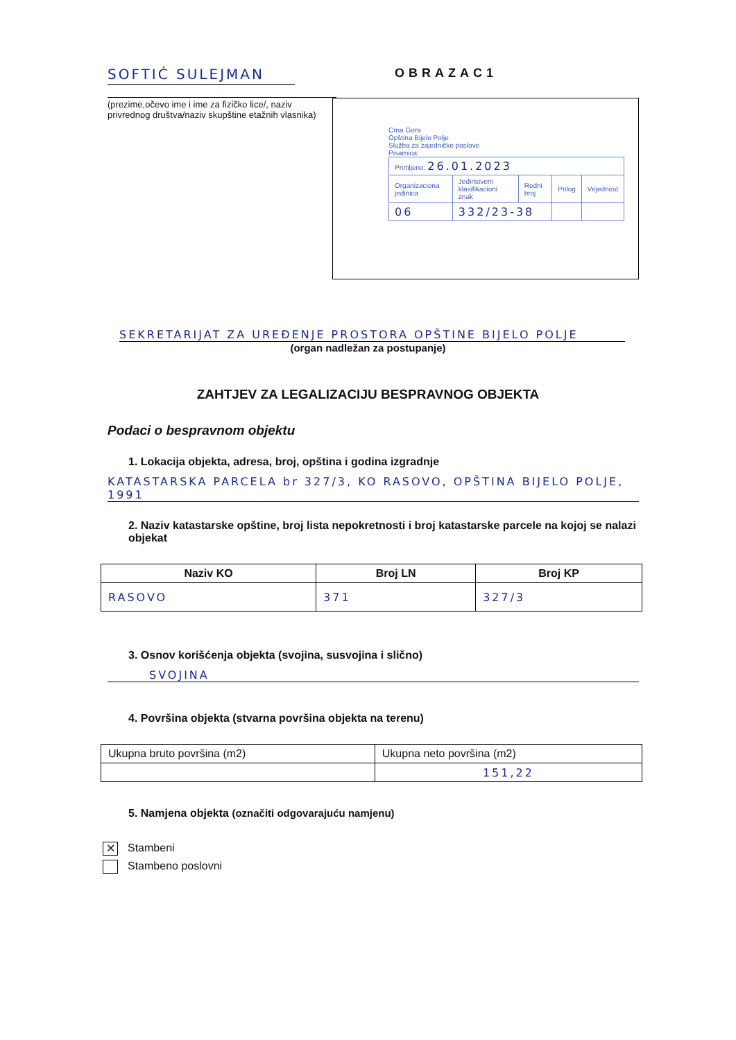SOFTIĆ SULEJMAN
(prezime,očevo ime i ime za fizičko lice/, naziv privrednog društva/naziv skupštine etažnih vlasnika)
OBRAZAC1
Crna Gora
Opština Bijelo Polje
Služba za zajedničke poslove
Pisarnica:
| Primljeno: 26.01.2023 | | | | |
| Organizaciona jedinica | Jedinstveni klasifikacioni znak | Redni broj | Prilog | Vrijednost |
| 06 | 332/23-38 | | | |
SEKRETARIJAT ZA UREĐENJE PROSTORA OPŠTINE BIJELO POLJE
(organ nadležan za postupanje)
ZAHTJEV ZA LEGALIZACIJU BESPRAVNOG OBJEKTA
Podaci o bespravnom objektu
1. Lokacija objekta, adresa, broj, opština i godina izgradnje
KATASTARSKA PARCELA br 327/3, KO RASOVO, OPŠTINA BIJELO POLJE, 1991
2. Naziv katastarske opštine, broj lista nepokretnosti i broj katastarske parcele na kojoj se nalazi objekat
| Naziv KO | Broj LN | Broj KP |
| --- | --- | --- |
| RASOVO | 371 | 327/3 |
3. Osnov korišćenja objekta (svojina, susvojina i slično)
SVOJINA
4. Površina objekta (stvarna površina objekta na terenu)
| Ukupna bruto površina (m2) | Ukupna neto površina (m2) |
| | 151,22 |
5. Namjena objekta (označiti odgovarajuću namjenu)
✕ Stambeni
Stambeno poslovni